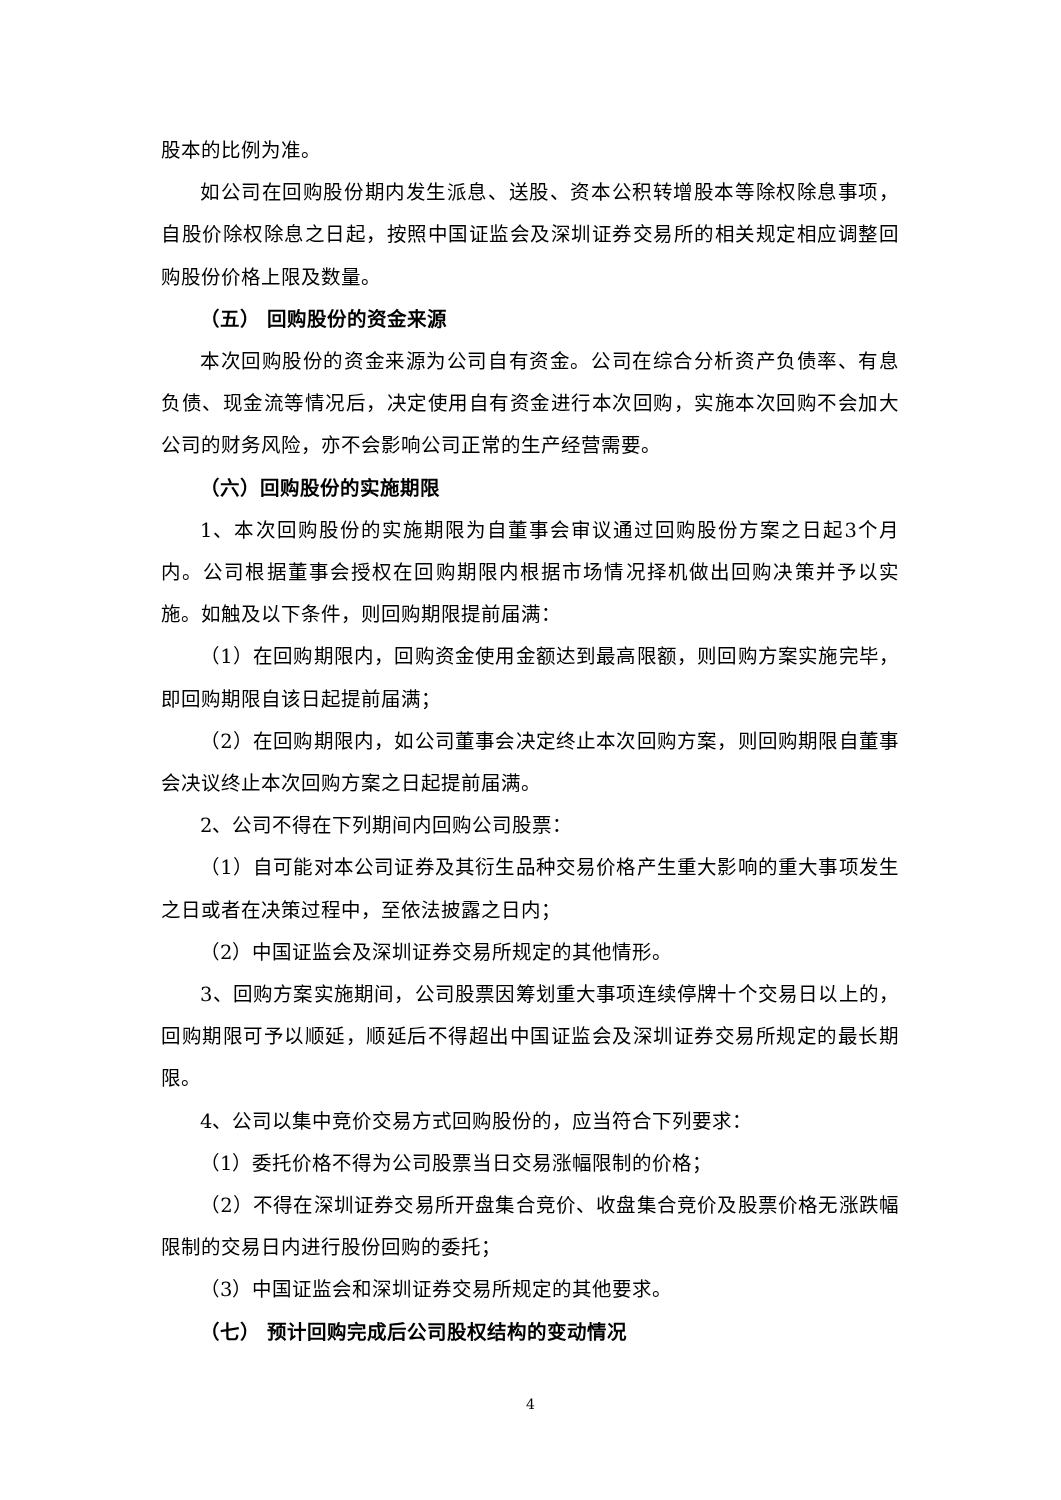股本的比例为准。
如公司在回购股份期内发生派息、送股、资本公积转增股本等除权除息事项，自股价除权除息之日起，按照中国证监会及深圳证券交易所的相关规定相应调整回购股份价格上限及数量。
（五） 回购股份的资金来源
本次回购股份的资金来源为公司自有资金。公司在综合分析资产负债率、有息负债、现金流等情况后，决定使用自有资金进行本次回购，实施本次回购不会加大公司的财务风险，亦不会影响公司正常的生产经营需要。
（六）回购股份的实施期限
1、本次回购股份的实施期限为自董事会审议通过回购股份方案之日起3个月内。公司根据董事会授权在回购期限内根据市场情况择机做出回购决策并予以实施。如触及以下条件，则回购期限提前届满：
（1）在回购期限内，回购资金使用金额达到最高限额，则回购方案实施完毕，即回购期限自该日起提前届满；
（2）在回购期限内，如公司董事会决定终止本次回购方案，则回购期限自董事会决议终止本次回购方案之日起提前届满。
2、公司不得在下列期间内回购公司股票：
（1）自可能对本公司证券及其衍生品种交易价格产生重大影响的重大事项发生之日或者在决策过程中，至依法披露之日内；
（2）中国证监会及深圳证券交易所规定的其他情形。
3、回购方案实施期间，公司股票因筹划重大事项连续停牌十个交易日以上的，回购期限可予以顺延，顺延后不得超出中国证监会及深圳证券交易所规定的最长期限。
4、公司以集中竞价交易方式回购股份的，应当符合下列要求：
（1）委托价格不得为公司股票当日交易涨幅限制的价格；
（2）不得在深圳证券交易所开盘集合竞价、收盘集合竞价及股票价格无涨跌幅限制的交易日内进行股份回购的委托；
（3）中国证监会和深圳证券交易所规定的其他要求。
（七） 预计回购完成后公司股权结构的变动情况
4